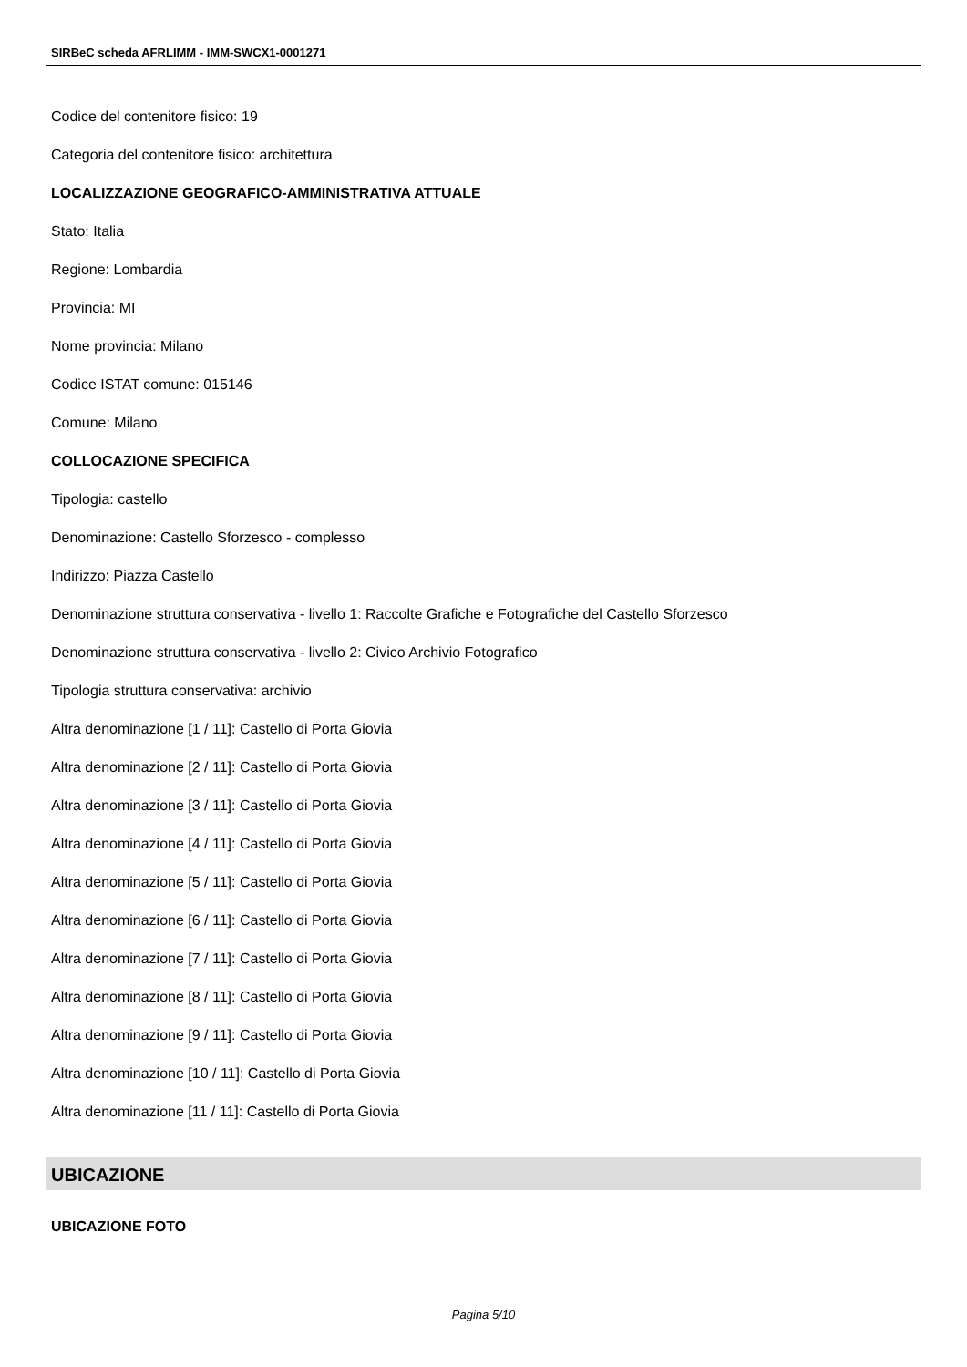SIRBeC scheda AFRLIMM - IMM-SWCX1-0001271
Codice del contenitore fisico: 19
Categoria del contenitore fisico: architettura
LOCALIZZAZIONE GEOGRAFICO-AMMINISTRATIVA ATTUALE
Stato: Italia
Regione: Lombardia
Provincia: MI
Nome provincia: Milano
Codice ISTAT comune: 015146
Comune: Milano
COLLOCAZIONE SPECIFICA
Tipologia: castello
Denominazione: Castello Sforzesco - complesso
Indirizzo: Piazza Castello
Denominazione struttura conservativa - livello 1: Raccolte Grafiche e Fotografiche del Castello Sforzesco
Denominazione struttura conservativa - livello 2: Civico Archivio Fotografico
Tipologia struttura conservativa: archivio
Altra denominazione [1 / 11]: Castello di Porta Giovia
Altra denominazione [2 / 11]: Castello di Porta Giovia
Altra denominazione [3 / 11]: Castello di Porta Giovia
Altra denominazione [4 / 11]: Castello di Porta Giovia
Altra denominazione [5 / 11]: Castello di Porta Giovia
Altra denominazione [6 / 11]: Castello di Porta Giovia
Altra denominazione [7 / 11]: Castello di Porta Giovia
Altra denominazione [8 / 11]: Castello di Porta Giovia
Altra denominazione [9 / 11]: Castello di Porta Giovia
Altra denominazione [10 / 11]: Castello di Porta Giovia
Altra denominazione [11 / 11]: Castello di Porta Giovia
UBICAZIONE
UBICAZIONE FOTO
Pagina 5/10